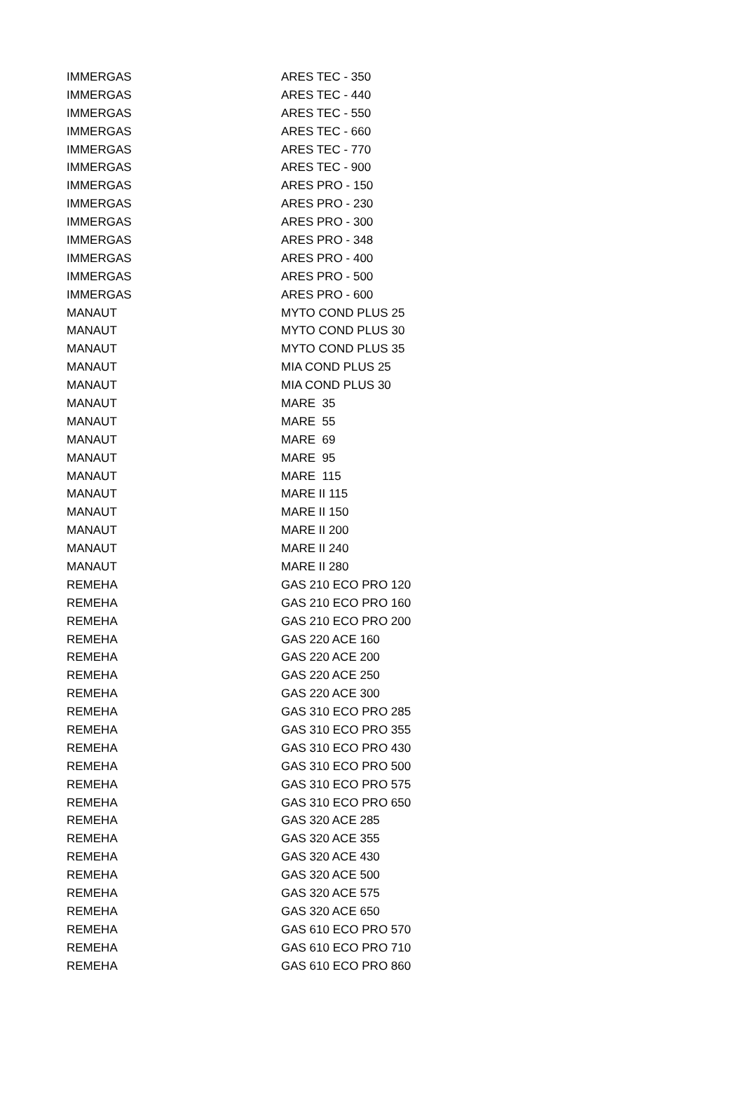| IMMERGAS | ARES TEC - 350 |
| IMMERGAS | ARES TEC - 440 |
| IMMERGAS | ARES TEC - 550 |
| IMMERGAS | ARES TEC - 660 |
| IMMERGAS | ARES TEC - 770 |
| IMMERGAS | ARES TEC - 900 |
| IMMERGAS | ARES PRO - 150 |
| IMMERGAS | ARES PRO - 230 |
| IMMERGAS | ARES PRO - 300 |
| IMMERGAS | ARES PRO - 348 |
| IMMERGAS | ARES PRO - 400 |
| IMMERGAS | ARES PRO - 500 |
| IMMERGAS | ARES PRO - 600 |
| MANAUT | MYTO COND PLUS 25 |
| MANAUT | MYTO COND PLUS 30 |
| MANAUT | MYTO COND PLUS 35 |
| MANAUT | MIA COND PLUS 25 |
| MANAUT | MIA COND PLUS 30 |
| MANAUT | MARE 35 |
| MANAUT | MARE 55 |
| MANAUT | MARE 69 |
| MANAUT | MARE 95 |
| MANAUT | MARE 115 |
| MANAUT | MARE II 115 |
| MANAUT | MARE II 150 |
| MANAUT | MARE II 200 |
| MANAUT | MARE II 240 |
| MANAUT | MARE II 280 |
| REMEHA | GAS 210 ECO PRO 120 |
| REMEHA | GAS 210 ECO PRO 160 |
| REMEHA | GAS 210 ECO PRO 200 |
| REMEHA | GAS 220 ACE 160 |
| REMEHA | GAS 220 ACE 200 |
| REMEHA | GAS 220 ACE 250 |
| REMEHA | GAS 220 ACE 300 |
| REMEHA | GAS 310 ECO PRO 285 |
| REMEHA | GAS 310 ECO PRO 355 |
| REMEHA | GAS 310 ECO PRO 430 |
| REMEHA | GAS 310 ECO PRO 500 |
| REMEHA | GAS 310 ECO PRO 575 |
| REMEHA | GAS 310 ECO PRO 650 |
| REMEHA | GAS 320 ACE 285 |
| REMEHA | GAS 320 ACE 355 |
| REMEHA | GAS 320 ACE 430 |
| REMEHA | GAS 320 ACE 500 |
| REMEHA | GAS 320 ACE 575 |
| REMEHA | GAS 320 ACE 650 |
| REMEHA | GAS 610 ECO PRO 570 |
| REMEHA | GAS 610 ECO PRO 710 |
| REMEHA | GAS 610 ECO PRO 860 |